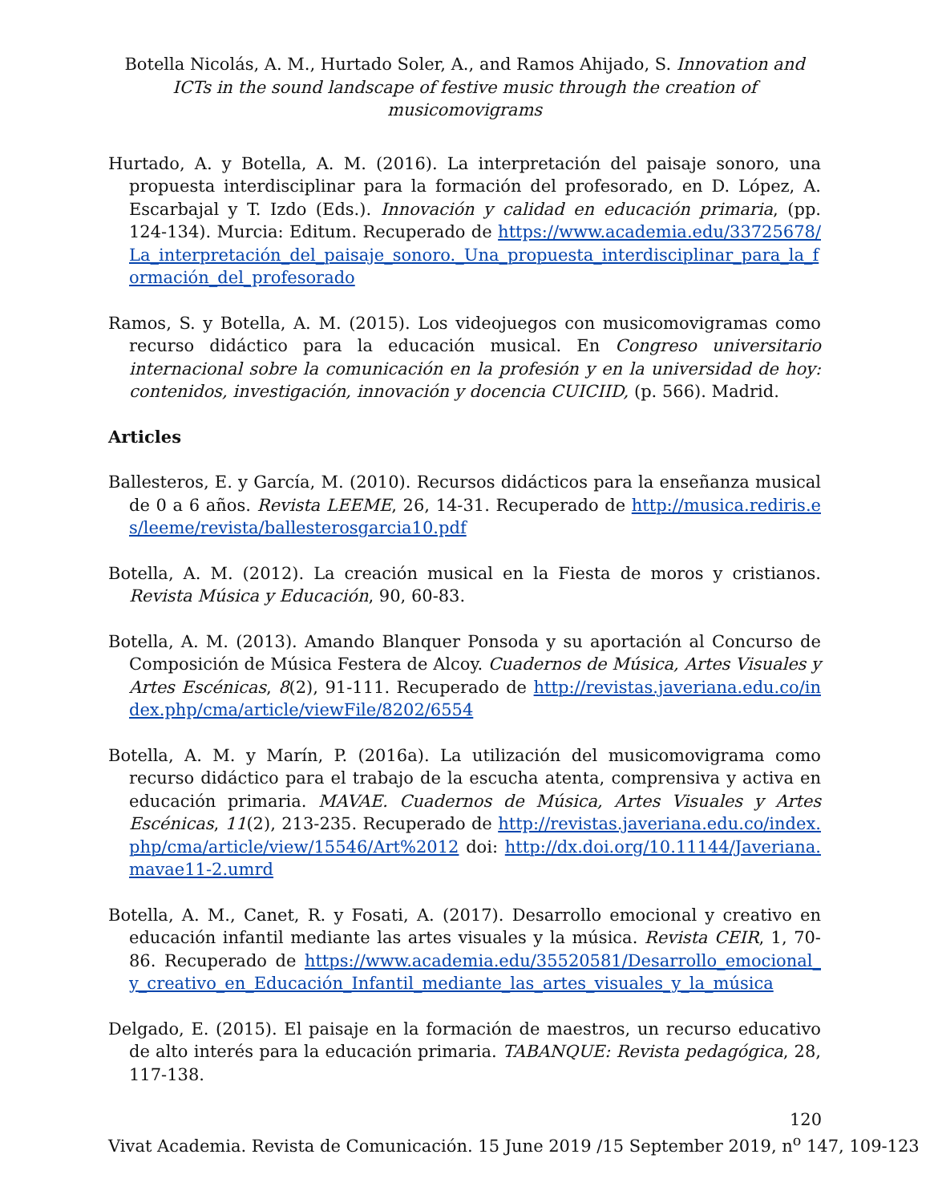Botella Nicolás, A. M., Hurtado Soler, A., and Ramos Ahijado, S. Innovation and ICTs in the sound landscape of festive music through the creation of musicomovigrams
Hurtado, A. y Botella, A. M. (2016). La interpretación del paisaje sonoro, una propuesta interdisciplinar para la formación del profesorado, en D. López, A. Escarbajal y T. Izdo (Eds.). Innovación y calidad en educación primaria, (pp. 124-134). Murcia: Editum. Recuperado de https://www.academia.edu/33725678/La_interpretación_del_paisaje_sonoro._Una_propuesta_interdisciplinar_para_la_formación_del_profesorado
Ramos, S. y Botella, A. M. (2015). Los videojuegos con musicomovigramas como recurso didáctico para la educación musical. En Congreso universitario internacional sobre la comunicación en la profesión y en la universidad de hoy: contenidos, investigación, innovación y docencia CUICIID, (p. 566). Madrid.
Articles
Ballesteros, E. y García, M. (2010). Recursos didácticos para la enseñanza musical de 0 a 6 años. Revista LEEME, 26, 14-31. Recuperado de http://musica.rediris.es/leeme/revista/ballesterosgarcia10.pdf
Botella, A. M. (2012). La creación musical en la Fiesta de moros y cristianos. Revista Música y Educación, 90, 60-83.
Botella, A. M. (2013). Amando Blanquer Ponsoda y su aportación al Concurso de Composición de Música Festera de Alcoy. Cuadernos de Música, Artes Visuales y Artes Escénicas, 8(2), 91-111. Recuperado de http://revistas.javeriana.edu.co/index.php/cma/article/viewFile/8202/6554
Botella, A. M. y Marín, P. (2016a). La utilización del musicomovigrama como recurso didáctico para el trabajo de la escucha atenta, comprensiva y activa en educación primaria. MAVAE. Cuadernos de Música, Artes Visuales y Artes Escénicas, 11(2), 213-235. Recuperado de http://revistas.javeriana.edu.co/index.php/cma/article/view/15546/Art%2012 doi: http://dx.doi.org/10.11144/Javeriana.mavae11-2.umrd
Botella, A. M., Canet, R. y Fosati, A. (2017). Desarrollo emocional y creativo en educación infantil mediante las artes visuales y la música. Revista CEIR, 1, 70-86. Recuperado de https://www.academia.edu/35520581/Desarrollo_emocional_y_creativo_en_Educación_Infantil_mediante_las_artes_visuales_y_la_música
Delgado, E. (2015). El paisaje en la formación de maestros, un recurso educativo de alto interés para la educación primaria. TABANQUE: Revista pedagógica, 28, 117-138.
120
Vivat Academia. Revista de Comunicación. 15 June 2019 /15 September 2019, n<sup>o</sup> 147, 109-123